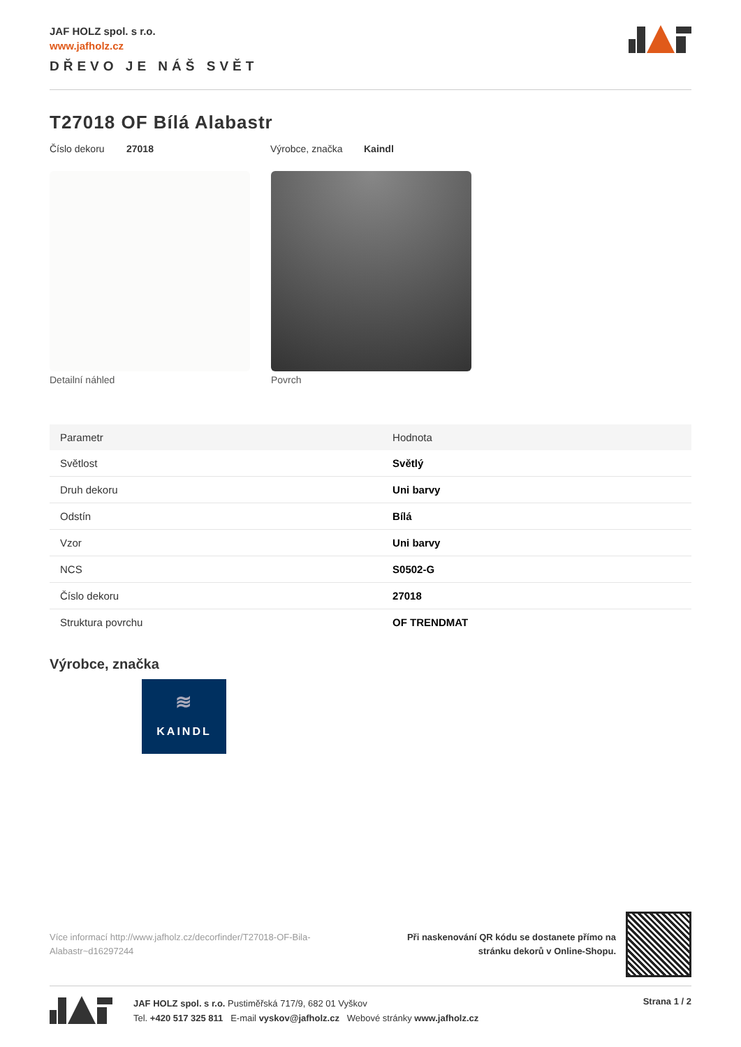JAF HOLZ spol. s r.o.
www.jafholz.cz
DŘEVO JE NÁŠ SVĚT
T27018 OF Bílá Alabastr
Číslo dekoru 27018 Výrobce, značka Kaindl
Detailní náhled Povrch
| Parametr | Hodnota |
| --- | --- |
| Světlost | Světlý |
| Druh dekoru | Uni barvy |
| Odstín | Bílá |
| Vzor | Uni barvy |
| NCS | S0502-G |
| Číslo dekoru | 27018 |
| Struktura povrchu | OF TRENDMAT |
Výrobce, značka
≋
KAINDL
Více informací http://www.jafholz.cz/decorfinder/T27018-OF-Bila-Alabastr~d16297244
Při naskenování QR kódu se dostanete přímo na
stránku dekorů v Online-Shopu.
JAF HOLZ spol. s r.o. Pustiměřská 717/9, 682 01 Vyškov
Tel. +420 517 325 811 E-mail vyskov@jafholz.cz Webové stránky www.jafholz.cz
Strana 1 / 2